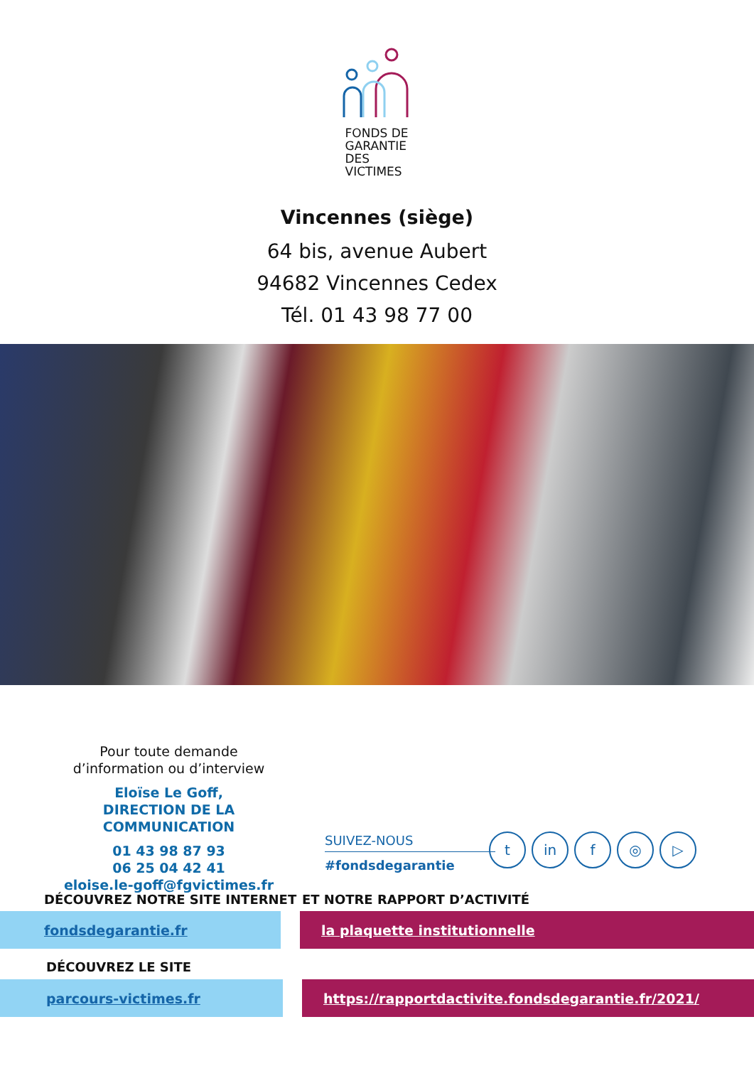FONDS DE GARANTIE DES VICTIMES
Vincennes (siège)
64 bis, avenue Aubert
94682 Vincennes Cedex
Tél. 01 43 98 77 00
Pour toute demande
d’information ou d’interview
Eloïse Le Goff,
DIRECTION DE LA COMMUNICATION
01 43 98 87 93
06 25 04 42 41
eloise.le-goff@fgvictimes.fr
SUIVEZ-NOUS
#fondsdegarantie
tin f ◎ ▷
DÉCOUVREZ NOTRE SITE INTERNET ET NOTRE RAPPORT D’ACTIVITÉ
fondsdegarantie.fr la plaquette institutionnelle
DÉCOUVREZ LE SITE
parcours-victimes.fr https://rapportdactivite.fondsdegarantie.fr/2021/